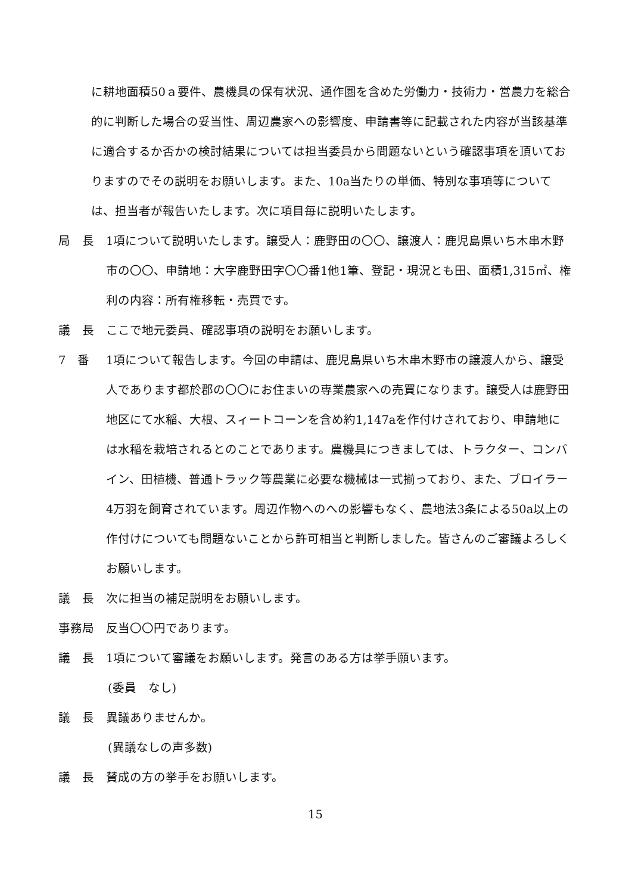に耕地面積50ａ要件、農機具の保有状況、通作圏を含めた労働力・技術力・営農力を総合的に判断した場合の妥当性、周辺農家への影響度、申請書等に記載された内容が当該基準に適合するか否かの検討結果については担当委員から問題ないという確認事項を頂いておりますのでその説明をお願いします。また、10a当たりの単価、特別な事項等については、担当者が報告いたします。次に項目毎に説明いたします。
局　長 1項について説明いたします。譲受人：鹿野田の〇〇、譲渡人：鹿児島県いち木串木野市の〇〇、申請地：大字鹿野田字〇〇番1他1筆、登記・現況とも田、面積1,315㎡、権利の内容：所有権移転・売買です。
議　長 ここで地元委員、確認事項の説明をお願いします。
7　番 1項について報告します。今回の申請は、鹿児島県いち木串木野市の譲渡人から、譲受人であります都於郡の〇〇にお住まいの専業農家への売買になります。譲受人は鹿野田地区にて水稲、大根、スィートコーンを含め約1,147aを作付けされており、申請地には水稲を栽培されるとのことであります。農機具につきましては、トラクター、コンバイン、田植機、普通トラック等農業に必要な機械は一式揃っており、また、ブロイラー4万羽を飼育されています。周辺作物へのへの影響もなく、農地法3条による50a以上の作付けについても問題ないことから許可相当と判断しました。皆さんのご審議よろしくお願いします。
議　長 次に担当の補足説明をお願いします。
事務局 反当〇〇円であります。
議　長 1項について審議をお願いします。発言のある方は挙手願います。
(委員　なし)
議　長 異議ありませんか。
(異議なしの声多数)
議　長 賛成の方の挙手をお願いします。
15